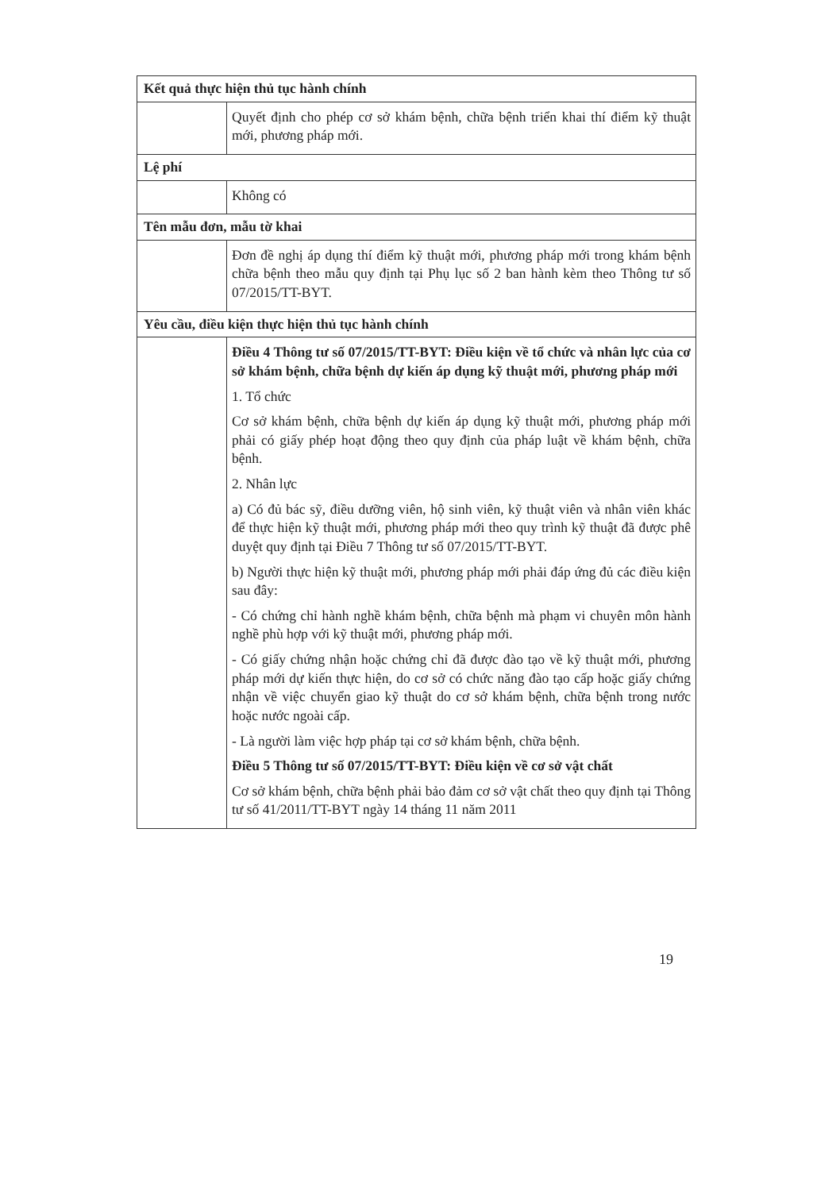| Kết quả thực hiện thủ tục hành chính | |
| | Quyết định cho phép cơ sở khám bệnh, chữa bệnh triển khai thí điểm kỹ thuật mới, phương pháp mới. |
| Lệ phí | |
| | Không có |
| Tên mẫu đơn, mẫu tờ khai | |
| | Đơn đề nghị áp dụng thí điểm kỹ thuật mới, phương pháp mới trong khám bệnh chữa bệnh theo mẫu quy định tại Phụ lục số 2 ban hành kèm theo Thông tư số 07/2015/TT-BYT. |
| Yêu cầu, điều kiện thực hiện thủ tục hành chính | |
| | Điều 4 Thông tư số 07/2015/TT-BYT: Điều kiện về tổ chức và nhân lực của cơ sở khám bệnh, chữa bệnh dự kiến áp dụng kỹ thuật mới, phương pháp mới 1. Tổ chức Cơ sở khám bệnh, chữa bệnh dự kiến áp dụng kỹ thuật mới, phương pháp mới phải có giấy phép hoạt động theo quy định của pháp luật về khám bệnh, chữa bệnh. 2. Nhân lực a) Có đủ bác sỹ, điều dưỡng viên, hộ sinh viên, kỹ thuật viên và nhân viên khác để thực hiện kỹ thuật mới, phương pháp mới theo quy trình kỹ thuật đã được phê duyệt quy định tại Điều 7 Thông tư số 07/2015/TT-BYT. b) Người thực hiện kỹ thuật mới, phương pháp mới phải đáp ứng đủ các điều kiện sau đây: - Có chứng chỉ hành nghề khám bệnh, chữa bệnh mà phạm vi chuyên môn hành nghề phù hợp với kỹ thuật mới, phương pháp mới. - Có giấy chứng nhận hoặc chứng chỉ đã được đào tạo về kỹ thuật mới, phương pháp mới dự kiến thực hiện, do cơ sở có chức năng đào tạo cấp hoặc giấy chứng nhận về việc chuyển giao kỹ thuật do cơ sở khám bệnh, chữa bệnh trong nước hoặc nước ngoài cấp. - Là người làm việc hợp pháp tại cơ sở khám bệnh, chữa bệnh. Điều 5 Thông tư số 07/2015/TT-BYT: Điều kiện về cơ sở vật chất Cơ sở khám bệnh, chữa bệnh phải bảo đảm cơ sở vật chất theo quy định tại Thông tư số 41/2011/TT-BYT ngày 14 tháng 11 năm 2011 |
19